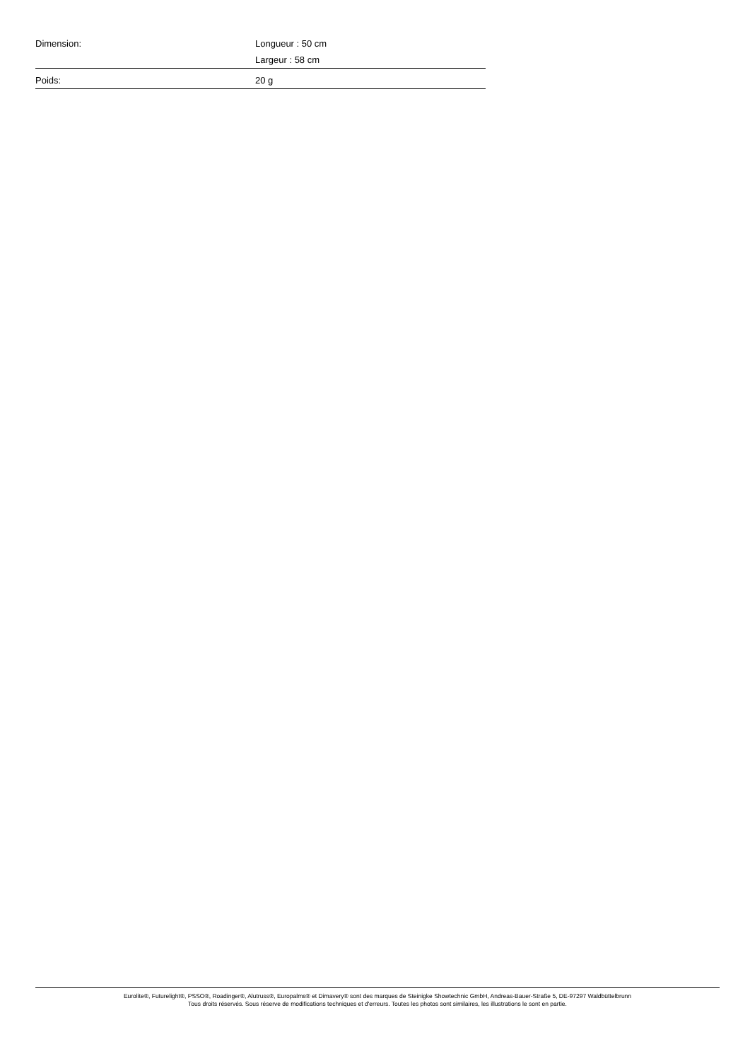| Dimension: | Longueur : 50 cm Largeur : 58 cm |
| Poids: | 20 g |
Eurolite®, Futurelight®, PSSO®, Roadinger®, Alutruss®, Europalms® et Dimavery® sont des marques de Steinigke Showtechnic GmbH, Andreas-Bauer-Straße 5, DE-97297 Waldbüttelbrunn
Tous droits réservés. Sous réserve de modifications techniques et d'erreurs. Toutes les photos sont similaires, les illustrations le sont en partie.